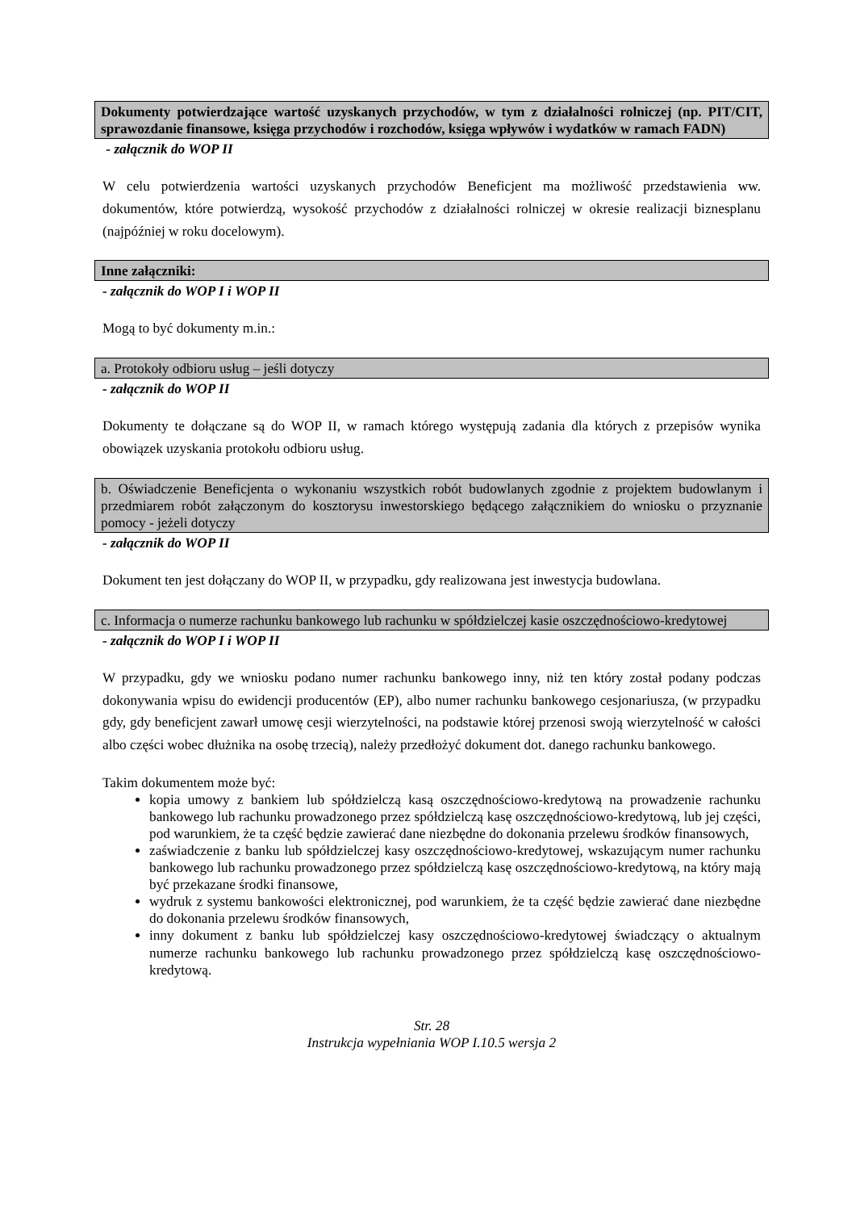Dokumenty potwierdzające wartość uzyskanych przychodów, w tym z działalności rolniczej (np. PIT/CIT, sprawozdanie finansowe, księga przychodów i rozchodów, księga wpływów i wydatków w ramach FADN)
- załącznik do WOP II
W celu potwierdzenia wartości uzyskanych przychodów Beneficjent ma możliwość przedstawienia ww. dokumentów, które potwierdzą, wysokość przychodów z działalności rolniczej w okresie realizacji biznesplanu (najpóźniej w roku docelowym).
Inne załączniki:
- załącznik do WOP I i WOP II
Mogą to być dokumenty m.in.:
a. Protokoły odbioru usług – jeśli dotyczy
- załącznik do WOP II
Dokumenty te dołączane są do WOP II, w ramach którego występują zadania dla których z przepisów wynika obowiązek uzyskania protokołu odbioru usług.
b. Oświadczenie Beneficjenta o wykonaniu wszystkich robót budowlanych zgodnie z projektem budowlanym i przedmiarem robót załączonym do kosztorysu inwestorskiego będącego załącznikiem do wniosku o przyznanie pomocy - jeżeli dotyczy
- załącznik do WOP II
Dokument ten jest dołączany do WOP II, w przypadku, gdy realizowana jest inwestycja budowlana.
c. Informacja o numerze rachunku bankowego lub rachunku w spółdzielczej kasie oszczędnościowo-kredytowej
- załącznik do WOP I i WOP II
W przypadku, gdy we wniosku podano numer rachunku bankowego inny, niż ten który został podany podczas dokonywania wpisu do ewidencji producentów (EP), albo numer rachunku bankowego cesjonariusza, (w przypadku gdy, gdy beneficjent zawarł umowę cesji wierzytelności, na podstawie której przenosi swoją wierzytelność w całości albo części wobec dłużnika na osobę trzecią), należy przedłożyć dokument dot. danego rachunku bankowego.
Takim dokumentem może być:
kopia umowy z bankiem lub spółdzielczą kasą oszczędnościowo-kredytową na prowadzenie rachunku bankowego lub rachunku prowadzonego przez spółdzielczą kasę oszczędnościowo-kredytową, lub jej części, pod warunkiem, że ta część będzie zawierać dane niezbędne do dokonania przelewu środków finansowych,
zaświadczenie z banku lub spółdzielczej kasy oszczędnościowo-kredytowej, wskazującym numer rachunku bankowego lub rachunku prowadzonego przez spółdzielczą kasę oszczędnościowo-kredytową, na który mają być przekazane środki finansowe,
wydruk z systemu bankowości elektronicznej, pod warunkiem, że ta część będzie zawierać dane niezbędne do dokonania przelewu środków finansowych,
inny dokument z banku lub spółdzielczej kasy oszczędnościowo-kredytowej świadczący o aktualnym numerze rachunku bankowego lub rachunku prowadzonego przez spółdzielczą kasę oszczędnościowo-kredytową.
Str. 28
Instrukcja wypełniania WOP I.10.5 wersja 2